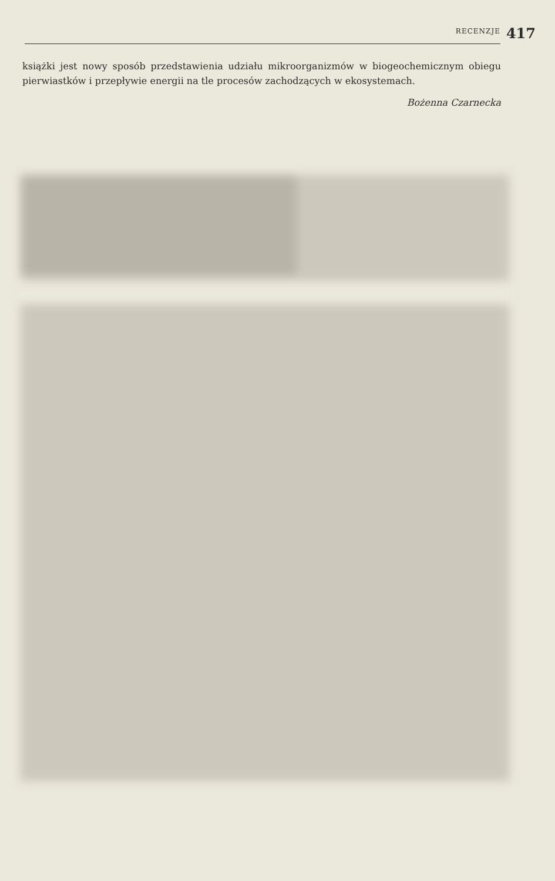RECENZJE 417
książki jest nowy sposób przedstawienia udziału mikroorganizmów w biogeochemicznym obiegu pierwiastków i przepływie energii na tle procesów zachodzących w ekosystemach.
Bożenna Czarnecka